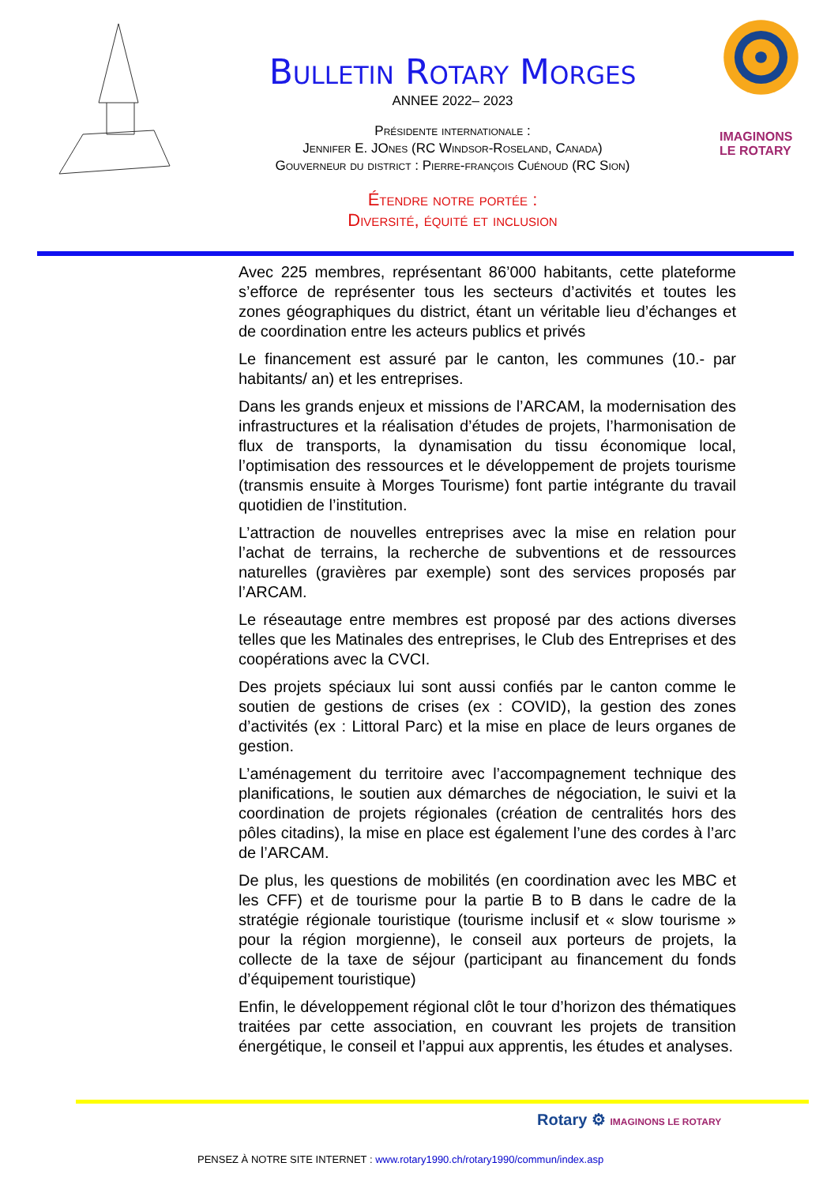Bulletin Rotary Morges
ANNEE 2022– 2023
Présidente internationale :
Jennifer E. JOnes (RC Windsor-Roseland, Canada)
Gouverneur du district : Pierre-françois Cuénoud (RC Sion)
Étendre notre portée :
Diversité, équité et inclusion
IMAGINONS
LE ROTARY
Avec 225 membres, représentant 86’000 habitants, cette plateforme s’efforce de représenter tous les secteurs d’activités et toutes les zones géographiques du district, étant un véritable lieu d’échanges et de coordination entre les acteurs publics et privés
Le financement est assuré par le canton, les communes (10.- par habitants/ an) et les entreprises.
Dans les grands enjeux et missions de l’ARCAM, la modernisation des infrastructures et la réalisation d’études de projets, l’harmonisation de flux de transports, la dynamisation du tissu économique local, l’optimisation des ressources et le développement de projets tourisme (transmis ensuite à Morges Tourisme) font partie intégrante du travail quotidien de l’institution.
L’attraction de nouvelles entreprises avec la mise en relation pour l’achat de terrains, la recherche de subventions et de ressources naturelles (gravières par exemple) sont des services proposés par l’ARCAM.
Le réseautage entre membres est proposé par des actions diverses telles que les Matinales des entreprises, le Club des Entreprises et des coopérations avec la CVCI.
Des projets spéciaux lui sont aussi confiés par le canton comme le soutien de gestions de crises (ex : COVID), la gestion des zones d’activités (ex : Littoral Parc) et la mise en place de leurs organes de gestion.
L’aménagement du territoire avec l’accompagnement technique des planifications, le soutien aux démarches de négociation, le suivi et la coordination de projets régionales (création de centralités hors des pôles citadins), la mise en place est également l’une des cordes à l’arc de l’ARCAM.
De plus, les questions de mobilités (en coordination avec les MBC et les CFF) et de tourisme pour la partie B to B dans le cadre de la stratégie régionale touristique (tourisme inclusif et « slow tourisme » pour la région morgienne), le conseil aux porteurs de projets, la collecte de la taxe de séjour (participant au financement du fonds d’équipement touristique)
Enfin, le développement régional clôt le tour d’horizon des thématiques traitées par cette association, en couvrant les projets de transition énergétique, le conseil et l’appui aux apprentis, les études et analyses.
Rotary ⚙ IMAGINONS LE ROTARY
PENSEZ À NOTRE SITE INTERNET : www.rotary1990.ch/rotary1990/commun/index.asp